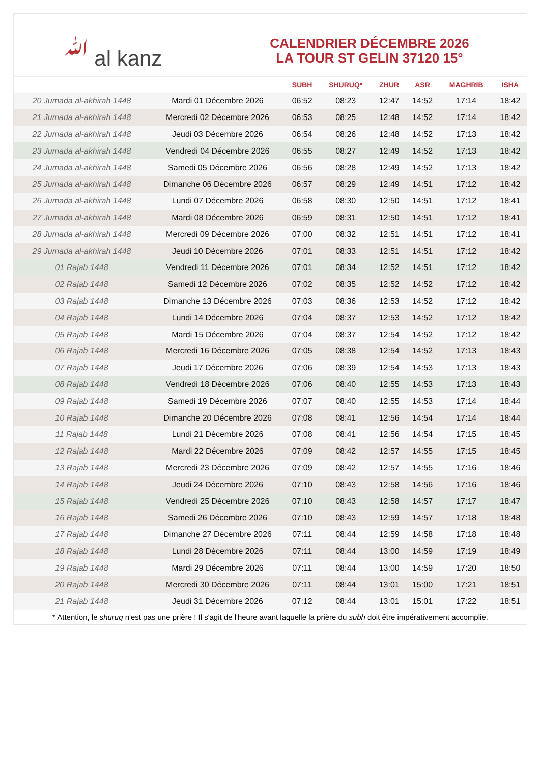ﷲ al kanz
CALENDRIER DÉCEMBRE 2026
LA TOUR ST GELIN 37120 15°
| | | SUBH | SHURUQ* | ZHUR | ASR | MAGHRIB | ISHA |
| --- | --- | --- | --- | --- | --- | --- | --- |
| 20 Jumada al-akhirah 1448 | Mardi 01 Décembre 2026 | 06:52 | 08:23 | 12:47 | 14:52 | 17:14 | 18:42 |
| 21 Jumada al-akhirah 1448 | Mercredi 02 Décembre 2026 | 06:53 | 08:25 | 12:48 | 14:52 | 17:14 | 18:42 |
| 22 Jumada al-akhirah 1448 | Jeudi 03 Décembre 2026 | 06:54 | 08:26 | 12:48 | 14:52 | 17:13 | 18:42 |
| 23 Jumada al-akhirah 1448 | Vendredi 04 Décembre 2026 | 06:55 | 08:27 | 12:49 | 14:52 | 17:13 | 18:42 |
| 24 Jumada al-akhirah 1448 | Samedi 05 Décembre 2026 | 06:56 | 08:28 | 12:49 | 14:52 | 17:13 | 18:42 |
| 25 Jumada al-akhirah 1448 | Dimanche 06 Décembre 2026 | 06:57 | 08:29 | 12:49 | 14:51 | 17:12 | 18:42 |
| 26 Jumada al-akhirah 1448 | Lundi 07 Décembre 2026 | 06:58 | 08:30 | 12:50 | 14:51 | 17:12 | 18:41 |
| 27 Jumada al-akhirah 1448 | Mardi 08 Décembre 2026 | 06:59 | 08:31 | 12:50 | 14:51 | 17:12 | 18:41 |
| 28 Jumada al-akhirah 1448 | Mercredi 09 Décembre 2026 | 07:00 | 08:32 | 12:51 | 14:51 | 17:12 | 18:41 |
| 29 Jumada al-akhirah 1448 | Jeudi 10 Décembre 2026 | 07:01 | 08:33 | 12:51 | 14:51 | 17:12 | 18:42 |
| 01 Rajab 1448 | Vendredi 11 Décembre 2026 | 07:01 | 08:34 | 12:52 | 14:51 | 17:12 | 18:42 |
| 02 Rajab 1448 | Samedi 12 Décembre 2026 | 07:02 | 08:35 | 12:52 | 14:52 | 17:12 | 18:42 |
| 03 Rajab 1448 | Dimanche 13 Décembre 2026 | 07:03 | 08:36 | 12:53 | 14:52 | 17:12 | 18:42 |
| 04 Rajab 1448 | Lundi 14 Décembre 2026 | 07:04 | 08:37 | 12:53 | 14:52 | 17:12 | 18:42 |
| 05 Rajab 1448 | Mardi 15 Décembre 2026 | 07:04 | 08:37 | 12:54 | 14:52 | 17:12 | 18:42 |
| 06 Rajab 1448 | Mercredi 16 Décembre 2026 | 07:05 | 08:38 | 12:54 | 14:52 | 17:13 | 18:43 |
| 07 Rajab 1448 | Jeudi 17 Décembre 2026 | 07:06 | 08:39 | 12:54 | 14:53 | 17:13 | 18:43 |
| 08 Rajab 1448 | Vendredi 18 Décembre 2026 | 07:06 | 08:40 | 12:55 | 14:53 | 17:13 | 18:43 |
| 09 Rajab 1448 | Samedi 19 Décembre 2026 | 07:07 | 08:40 | 12:55 | 14:53 | 17:14 | 18:44 |
| 10 Rajab 1448 | Dimanche 20 Décembre 2026 | 07:08 | 08:41 | 12:56 | 14:54 | 17:14 | 18:44 |
| 11 Rajab 1448 | Lundi 21 Décembre 2026 | 07:08 | 08:41 | 12:56 | 14:54 | 17:15 | 18:45 |
| 12 Rajab 1448 | Mardi 22 Décembre 2026 | 07:09 | 08:42 | 12:57 | 14:55 | 17:15 | 18:45 |
| 13 Rajab 1448 | Mercredi 23 Décembre 2026 | 07:09 | 08:42 | 12:57 | 14:55 | 17:16 | 18:46 |
| 14 Rajab 1448 | Jeudi 24 Décembre 2026 | 07:10 | 08:43 | 12:58 | 14:56 | 17:16 | 18:46 |
| 15 Rajab 1448 | Vendredi 25 Décembre 2026 | 07:10 | 08:43 | 12:58 | 14:57 | 17:17 | 18:47 |
| 16 Rajab 1448 | Samedi 26 Décembre 2026 | 07:10 | 08:43 | 12:59 | 14:57 | 17:18 | 18:48 |
| 17 Rajab 1448 | Dimanche 27 Décembre 2026 | 07:11 | 08:44 | 12:59 | 14:58 | 17:18 | 18:48 |
| 18 Rajab 1448 | Lundi 28 Décembre 2026 | 07:11 | 08:44 | 13:00 | 14:59 | 17:19 | 18:49 |
| 19 Rajab 1448 | Mardi 29 Décembre 2026 | 07:11 | 08:44 | 13:00 | 14:59 | 17:20 | 18:50 |
| 20 Rajab 1448 | Mercredi 30 Décembre 2026 | 07:11 | 08:44 | 13:01 | 15:00 | 17:21 | 18:51 |
| 21 Rajab 1448 | Jeudi 31 Décembre 2026 | 07:12 | 08:44 | 13:01 | 15:01 | 17:22 | 18:51 |
* Attention, le shuruq n'est pas une prière ! Il s'agit de l'heure avant laquelle la prière du subh doit être impérativement accomplie.